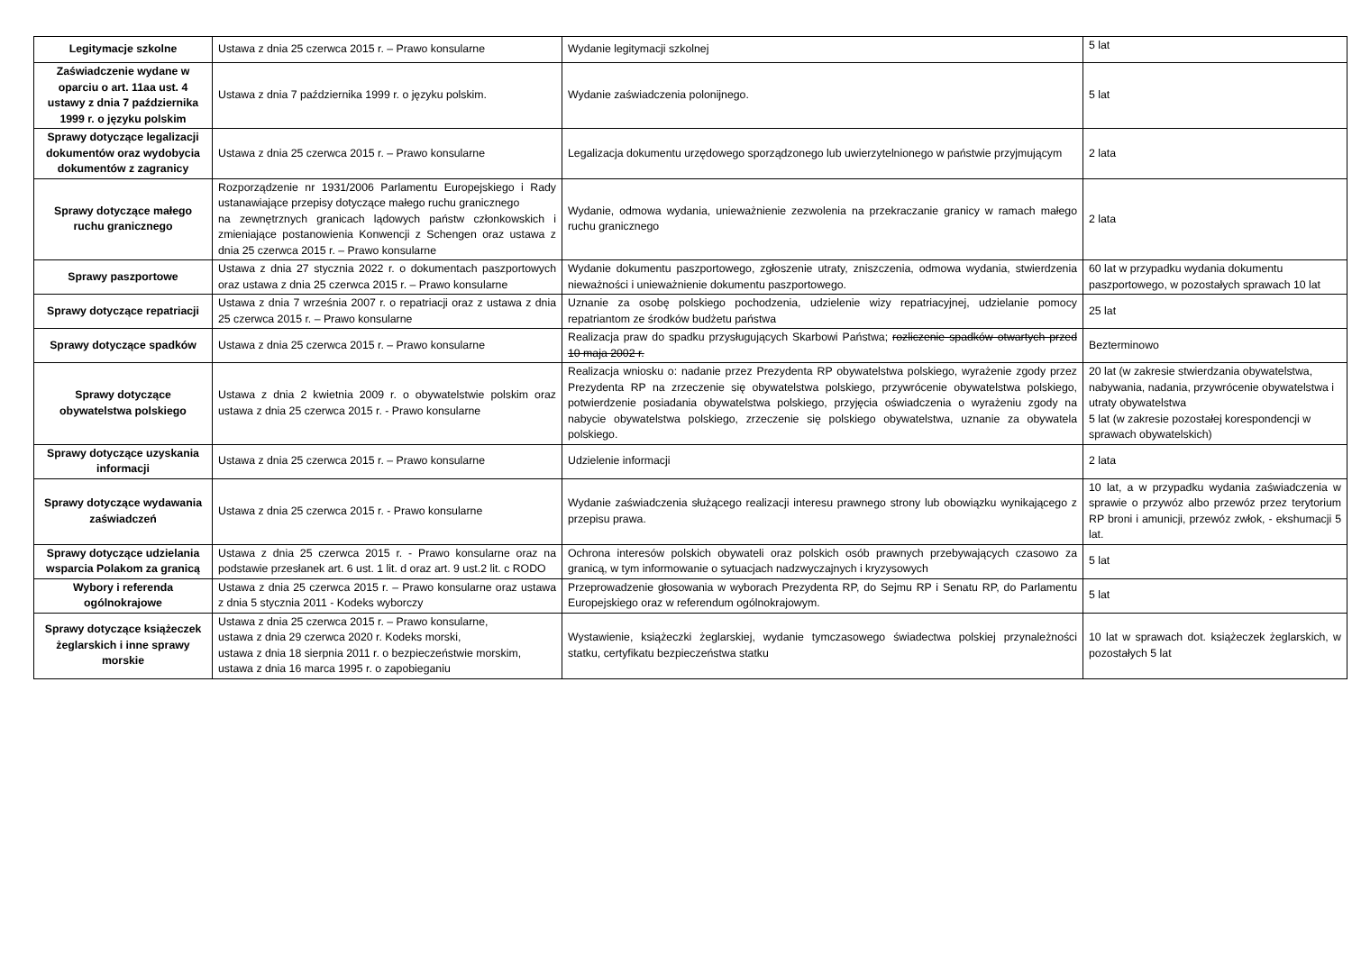| Legitymacje szkolne | Ustawa z dnia 25 czerwca 2015 r. – Prawo konsularne | Wydanie legitymacji szkolnej | 5 lat |
| Zaświadczenie wydane w oparciu o art. 11aa ust. 4 ustawy z dnia 7 października 1999 r. o języku polskim | Ustawa z dnia 7 października 1999 r. o języku polskim. | Wydanie zaświadczenia polonijnego. | 5 lat |
| Sprawy dotyczące legalizacji dokumentów oraz wydobycia dokumentów z zagranicy | Ustawa z dnia 25 czerwca 2015 r. – Prawo konsularne | Legalizacja dokumentu urzędowego sporządzonego lub uwierzytelnionego w państwie przyjmującym | 2 lata |
| Sprawy dotyczące małego ruchu granicznego | Rozporządzenie nr 1931/2006 Parlamentu Europejskiego i Rady ustanawiające przepisy dotyczące małego ruchu granicznego na zewnętrznych granicach lądowych państw członkowskich i zmieniające postanowienia Konwencji z Schengen oraz ustawa z dnia 25 czerwca 2015 r. – Prawo konsularne | Wydanie, odmowa wydania, unieważnienie zezwolenia na przekraczanie granicy w ramach małego ruchu granicznego | 2 lata |
| Sprawy paszportowe | Ustawa z dnia 27 stycznia 2022 r. o dokumentach paszportowych oraz ustawa z dnia 25 czerwca 2015 r. – Prawo konsularne | Wydanie dokumentu paszportowego, zgłoszenie utraty, zniszczenia, odmowa wydania, stwierdzenia nieważności i unieważnienie dokumentu paszportowego. | 60 lat w przypadku wydania dokumentu paszportowego, w pozostałych sprawach 10 lat |
| Sprawy dotyczące repatriacji | Ustawa z dnia 7 września 2007 r. o repatriacji oraz z ustawa z dnia 25 czerwca 2015 r. – Prawo konsularne | Uznanie za osobę polskiego pochodzenia, udzielenie wizy repatriacyjnej, udzielanie pomocy repatriantom ze środków budżetu państwa | 25 lat |
| Sprawy dotyczące spadków | Ustawa z dnia 25 czerwca 2015 r. – Prawo konsularne | Realizacja praw do spadku przysługujących Skarbowi Państwa; rozliczenie spadków otwartych przed 10 maja 2002 r. | Bezterminowo |
| Sprawy dotyczące obywatelstwa polskiego | Ustawa z dnia 2 kwietnia 2009 r. o obywatelstwie polskim oraz ustawa z dnia 25 czerwca 2015 r. - Prawo konsularne | Realizacja wniosku o: nadanie przez Prezydenta RP obywatelstwa polskiego, wyrażenie zgody przez Prezydenta RP na zrzeczenie się obywatelstwa polskiego, przywrócenie obywatelstwa polskiego, potwierdzenie posiadania obywatelstwa polskiego, przyjęcia oświadczenia o wyrażeniu zgody na nabycie obywatelstwa polskiego, zrzeczenie się polskiego obywatelstwa, uznanie za obywatela polskiego. | 20 lat (w zakresie stwierdzania obywatelstwa, nabywania, nadania, przywrócenie obywatelstwa i utraty obywatelstwa 5 lat (w zakresie pozostałej korespondencji w sprawach obywatelskich) |
| Sprawy dotyczące uzyskania informacji | Ustawa z dnia 25 czerwca 2015 r. – Prawo konsularne | Udzielenie informacji | 2 lata |
| Sprawy dotyczące wydawania zaświadczeń | Ustawa z dnia 25 czerwca 2015 r. - Prawo konsularne | Wydanie zaświadczenia służącego realizacji interesu prawnego strony lub obowiązku wynikającego z przepisu prawa. | 10 lat, a w przypadku wydania zaświadczenia w sprawie o przywóz albo przewóz przez terytorium RP broni i amunicji, przewóz zwłok, - ekshumacji 5 lat. |
| Sprawy dotyczące udzielania wsparcia Polakom za granicą | Ustawa z dnia 25 czerwca 2015 r. - Prawo konsularne oraz na podstawie przesłanek art. 6 ust. 1 lit. d oraz art. 9 ust.2 lit. c RODO | Ochrona interesów polskich obywateli oraz polskich osób prawnych przebywających czasowo za granicą, w tym informowanie o sytuacjach nadzwyczajnych i kryzysowych | 5 lat |
| Wybory i referenda ogólnokrajowe | Ustawa z dnia 25 czerwca 2015 r. – Prawo konsularne oraz ustawa z dnia 5 stycznia 2011 - Kodeks wyborczy | Przeprowadzenie głosowania w wyborach Prezydenta RP, do Sejmu RP i Senatu RP, do Parlamentu Europejskiego oraz w referendum ogólnokrajowym. | 5 lat |
| Sprawy dotyczące książeczek żeglarskich i inne sprawy morskie | Ustawa z dnia 25 czerwca 2015 r. – Prawo konsularne, ustawa z dnia 29 czerwca 2020 r. Kodeks morski, ustawa z dnia 18 sierpnia 2011 r. o bezpieczeństwie morskim, ustawa z dnia 16 marca 1995 r. o zapobieganiu | Wystawienie, książeczki żeglarskiej, wydanie tymczasowego świadectwa polskiej przynależności statku, certyfikatu bezpieczeństwa statku | 10 lat w sprawach dot. książeczek żeglarskich, w pozostałych 5 lat |